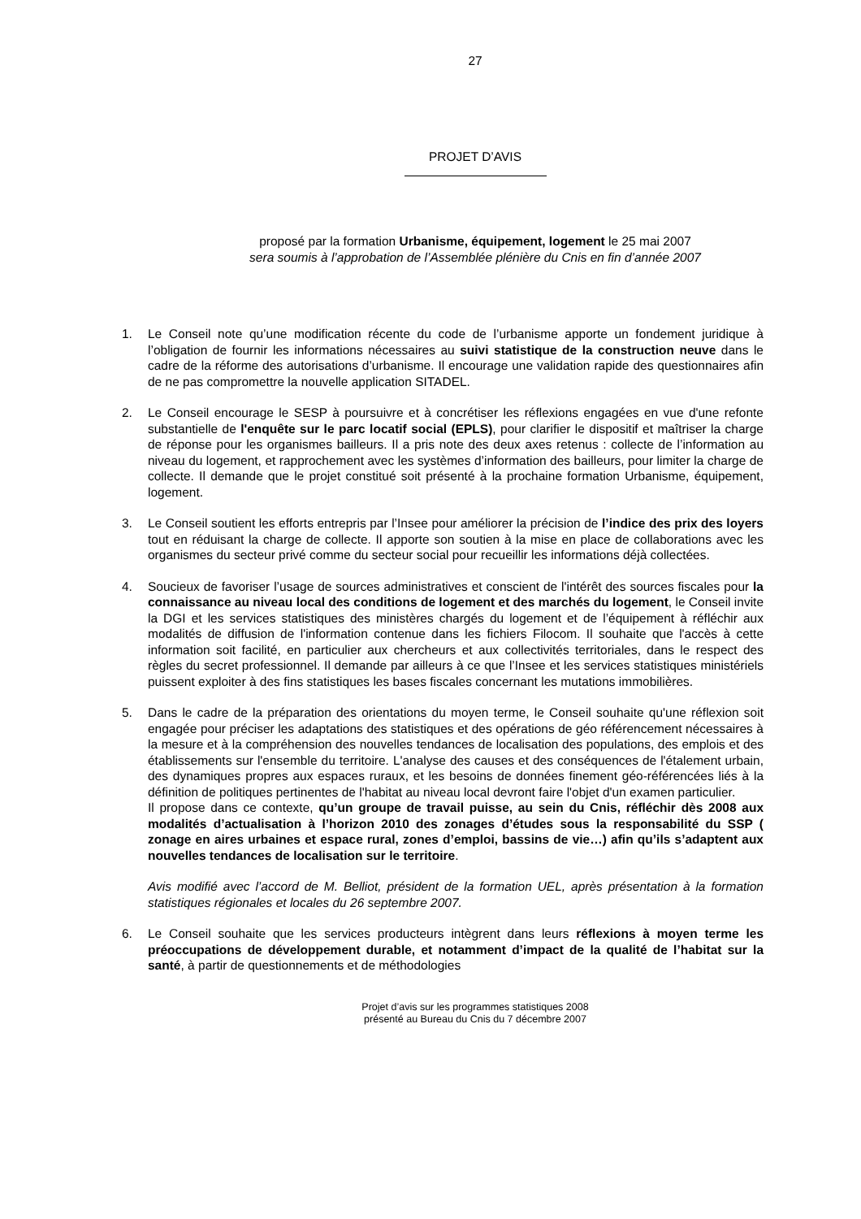27
PROJET D’AVIS
proposé par la formation Urbanisme, équipement, logement le 25 mai 2007
sera soumis à l’approbation de l’Assemblée plénière du Cnis en fin d’année 2007
1. Le Conseil note qu’une modification récente du code de l’urbanisme apporte un fondement juridique à l’obligation de fournir les informations nécessaires au suivi statistique de la construction neuve dans le cadre de la réforme des autorisations d’urbanisme. Il encourage une validation rapide des questionnaires afin de ne pas compromettre la nouvelle application SITADEL.
2. Le Conseil encourage le SESP à poursuivre et à concrétiser les réflexions engagées en vue d'une refonte substantielle de l'enquête sur le parc locatif social (EPLS), pour clarifier le dispositif et maîtriser la charge de réponse pour les organismes bailleurs. Il a pris note des deux axes retenus : collecte de l’information au niveau du logement, et rapprochement avec les systèmes d’information des bailleurs, pour limiter la charge de collecte. Il demande que le projet constitué soit présenté à la prochaine formation Urbanisme, équipement, logement.
3. Le Conseil soutient les efforts entrepris par l’Insee pour améliorer la précision de l’indice des prix des loyers tout en réduisant la charge de collecte. Il apporte son soutien à la mise en place de collaborations avec les organismes du secteur privé comme du secteur social pour recueillir les informations déjà collectées.
4. Soucieux de favoriser l’usage de sources administratives et conscient de l'intérêt des sources fiscales pour la connaissance au niveau local des conditions de logement et des marchés du logement, le Conseil invite la DGI et les services statistiques des ministères chargés du logement et de l’équipement à réfléchir aux modalités de diffusion de l'information contenue dans les fichiers Filocom. Il souhaite que l'accès à cette information soit facilité, en particulier aux chercheurs et aux collectivités territoriales, dans le respect des règles du secret professionnel. Il demande par ailleurs à ce que l’Insee et les services statistiques ministériels puissent exploiter à des fins statistiques les bases fiscales concernant les mutations immobilières.
5. Dans le cadre de la préparation des orientations du moyen terme, le Conseil souhaite qu'une réflexion soit engagée pour préciser les adaptations des statistiques et des opérations de géo référencement nécessaires à la mesure et à la compréhension des nouvelles tendances de localisation des populations, des emplois et des établissements sur l'ensemble du territoire. L'analyse des causes et des conséquences de l'étalement urbain, des dynamiques propres aux espaces ruraux, et les besoins de données finement géo-référencées liés à la définition de politiques pertinentes de l'habitat au niveau local devront faire l'objet d'un examen particulier.
Il propose dans ce contexte, qu’un groupe de travail puisse, au sein du Cnis, réfléchir dès 2008 aux modalités d’actualisation à l’horizon 2010 des zonages d’études sous la responsabilité du SSP ( zonage en aires urbaines et espace rural, zones d’emploi, bassins de vie…) afin qu’ils s’adaptent aux nouvelles tendances de localisation sur le territoire.
Avis modifié avec l’accord de M. Belliot, président de la formation UEL, après présentation à la formation statistiques régionales et locales du 26 septembre 2007.
6. Le Conseil souhaite que les services producteurs intègrent dans leurs réflexions à moyen terme les préoccupations de développement durable, et notamment d’impact de la qualité de l’habitat sur la santé, à partir de questionnements et de méthodologies
Projet d’avis sur les programmes statistiques 2008
présenté au Bureau du Cnis du 7 décembre 2007